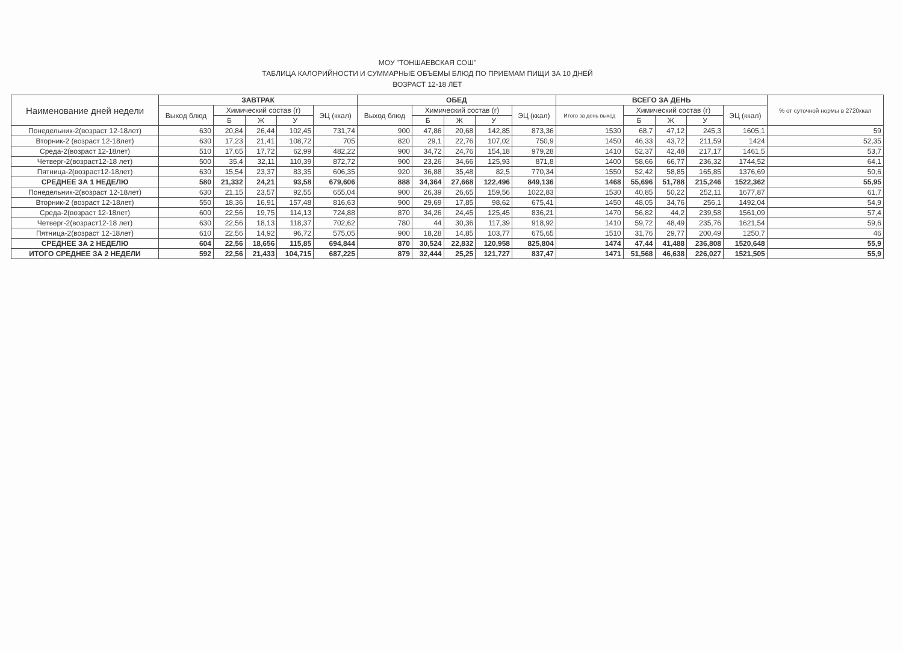МОУ "ТОНШАЕВСКАЯ СОШ"
ТАБЛИЦА КАЛОРИЙНОСТИ И СУММАРНЫЕ ОБЪЕМЫ БЛЮД ПО ПРИЕМАМ ПИЩИ ЗА 10 ДНЕЙ
ВОЗРАСТ 12-18 ЛЕТ
| Наименование дней недели | ЗАВТРАК | | | | | ОБЕД | | | | | ВСЕГО ЗА ДЕНЬ | | | | | % от суточной нормы в 2720ккал |
| --- | --- | --- | --- | --- | --- | --- | --- | --- | --- | --- | --- | --- | --- | --- | --- | --- |
| | Выход блюд | Химический состав (г) | | | ЭЦ (ккал) | Выход блюд | Химический состав (г) | | | ЭЦ (ккал) | Итого за день выход | Химический состав (г) | | | ЭЦ (ккал) | |
| | | Б | Ж | У | | | Б | Ж | У | | | Б | Ж | У | | |
| Понедельник-2(возраст 12-18лет) | 630 | 20,84 | 26,44 | 102,45 | 731,74 | 900 | 47,86 | 20,68 | 142,85 | 873,36 | 1530 | 68,7 | 47,12 | 245,3 | 1605,1 | 59 |
| Вторник-2 (возраст 12-18лет) | 630 | 17,23 | 21,41 | 108,72 | 705 | 820 | 29,1 | 22,76 | 107,02 | 750,9 | 1450 | 46,33 | 43,72 | 211,59 | 1424 | 52,35 |
| Среда-2(возраст 12-18лет) | 510 | 17,65 | 17,72 | 62,99 | 482,22 | 900 | 34,72 | 24,76 | 154,18 | 979,28 | 1410 | 52,37 | 42,48 | 217,17 | 1461,5 | 53,7 |
| Четверг-2(возраст12-18 лет) | 500 | 35,4 | 32,11 | 110,39 | 872,72 | 900 | 23,26 | 34,66 | 125,93 | 871,8 | 1400 | 58,66 | 66,77 | 236,32 | 1744,52 | 64,1 |
| Пятница-2(возраст12-18лет) | 630 | 15,54 | 23,37 | 83,35 | 606,35 | 920 | 36,88 | 35,48 | 82,5 | 770,34 | 1550 | 52,42 | 58,85 | 165,85 | 1376,69 | 50,6 |
| СРЕДНЕЕ ЗА 1 НЕДЕЛЮ | 580 | 21,332 | 24,21 | 93,58 | 679,606 | 888 | 34,364 | 27,668 | 122,496 | 849,136 | 1468 | 55,696 | 51,788 | 215,246 | 1522,362 | 55,95 |
| Понедельник-2(возраст 12-18лет) | 630 | 21,15 | 23,57 | 92,55 | 655,04 | 900 | 26,39 | 26,65 | 159,56 | 1022,83 | 1530 | 40,85 | 50,22 | 252,11 | 1677,87 | 61,7 |
| Вторник-2 (возраст 12-18лет) | 550 | 18,36 | 16,91 | 157,48 | 816,63 | 900 | 29,69 | 17,85 | 98,62 | 675,41 | 1450 | 48,05 | 34,76 | 256,1 | 1492,04 | 54,9 |
| Среда-2(возраст 12-18лет) | 600 | 22,56 | 19,75 | 114,13 | 724,88 | 870 | 34,26 | 24,45 | 125,45 | 836,21 | 1470 | 56,82 | 44,2 | 239,58 | 1561,09 | 57,4 |
| Четверг-2(возраст12-18 лет) | 630 | 22,56 | 18,13 | 118,37 | 702,62 | 780 | 44 | 30,36 | 117,39 | 918,92 | 1410 | 59,72 | 48,49 | 235,76 | 1621,54 | 59,6 |
| Пятница-2(возраст 12-18лет) | 610 | 22,56 | 14,92 | 96,72 | 575,05 | 900 | 18,28 | 14,85 | 103,77 | 675,65 | 1510 | 31,76 | 29,77 | 200,49 | 1250,7 | 46 |
| СРЕДНЕЕ ЗА 2 НЕДЕЛЮ | 604 | 22,56 | 18,656 | 115,85 | 694,844 | 870 | 30,524 | 22,832 | 120,958 | 825,804 | 1474 | 47,44 | 41,488 | 236,808 | 1520,648 | 55,9 |
| ИТОГО СРЕДНЕЕ ЗА 2 НЕДЕЛИ | 592 | 22,56 | 21,433 | 104,715 | 687,225 | 879 | 32,444 | 25,25 | 121,727 | 837,47 | 1471 | 51,568 | 46,638 | 226,027 | 1521,505 | 55,9 |